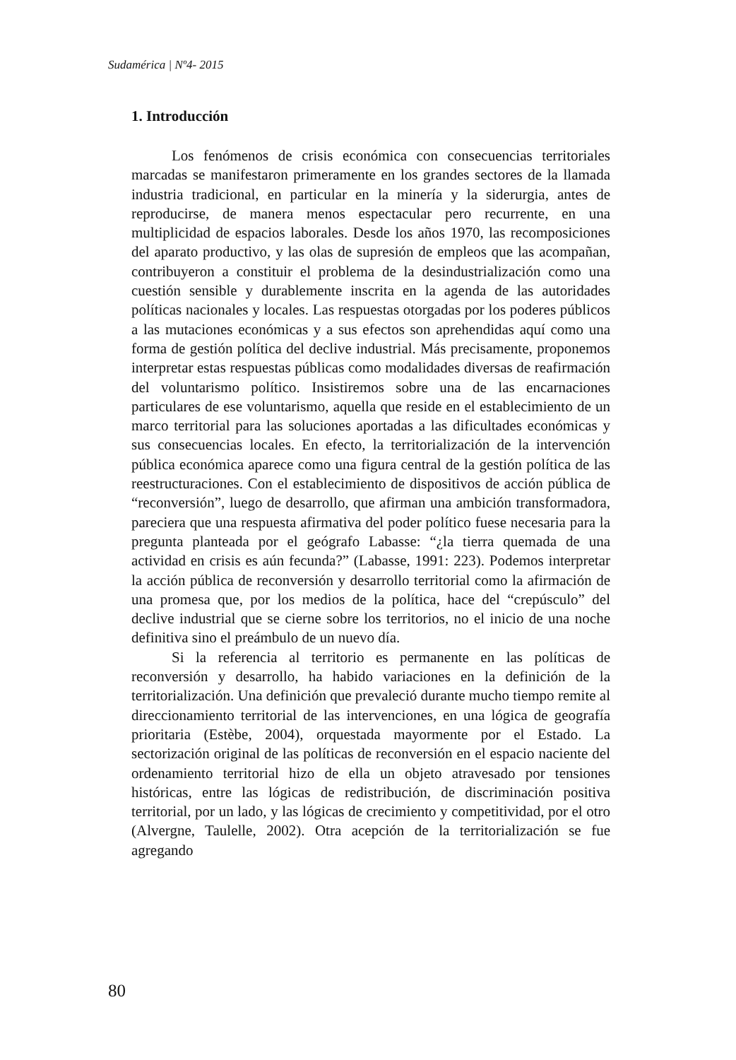Sudamérica | Nº4- 2015
1. Introducción
Los fenómenos de crisis económica con consecuencias territoriales marcadas se manifestaron primeramente en los grandes sectores de la llamada industria tradicional, en particular en la minería y la siderurgia, antes de reproducirse, de manera menos espectacular pero recurrente, en una multiplicidad de espacios laborales. Desde los años 1970, las recomposiciones del aparato productivo, y las olas de supresión de empleos que las acompañan, contribuyeron a constituir el problema de la desindustrialización como una cuestión sensible y durablemente inscrita en la agenda de las autoridades políticas nacionales y locales. Las respuestas otorgadas por los poderes públicos a las mutaciones económicas y a sus efectos son aprehendidas aquí como una forma de gestión política del declive industrial. Más precisamente, proponemos interpretar estas respuestas públicas como modalidades diversas de reafirmación del voluntarismo político. Insistiremos sobre una de las encarnaciones particulares de ese voluntarismo, aquella que reside en el establecimiento de un marco territorial para las soluciones aportadas a las dificultades económicas y sus consecuencias locales. En efecto, la territorialización de la intervención pública económica aparece como una figura central de la gestión política de las reestructuraciones. Con el establecimiento de dispositivos de acción pública de “reconversión”, luego de desarrollo, que afirman una ambición transformadora, pareciera que una respuesta afirmativa del poder político fuese necesaria para la pregunta planteada por el geógrafo Labasse: “¿la tierra quemada de una actividad en crisis es aún fecunda?” (Labasse, 1991: 223). Podemos interpretar la acción pública de reconversión y desarrollo territorial como la afirmación de una promesa que, por los medios de la política, hace del “crepúsculo” del declive industrial que se cierne sobre los territorios, no el inicio de una noche definitiva sino el preámbulo de un nuevo día.
Si la referencia al territorio es permanente en las políticas de reconversión y desarrollo, ha habido variaciones en la definición de la territorialización. Una definición que prevaleció durante mucho tiempo remite al direccionamiento territorial de las intervenciones, en una lógica de geografía prioritaria (Estèbe, 2004), orquestada mayormente por el Estado. La sectorización original de las políticas de reconversión en el espacio naciente del ordenamiento territorial hizo de ella un objeto atravesado por tensiones históricas, entre las lógicas de redistribución, de discriminación positiva territorial, por un lado, y las lógicas de crecimiento y competitividad, por el otro (Alvergne, Taulelle, 2002). Otra acepción de la territorialización se fue agregando
80